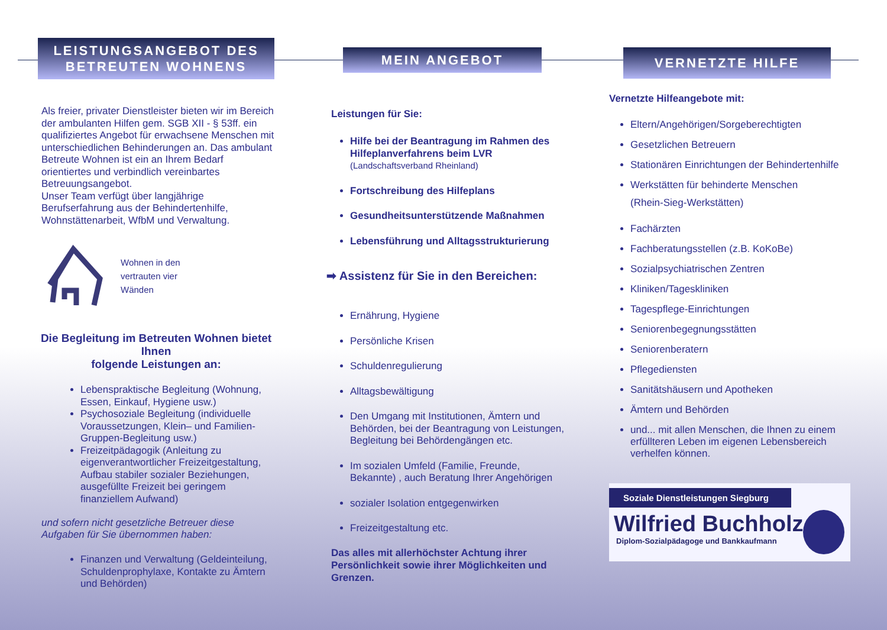LEISTUNGSANGEBOT DES BETREUTEN WOHNENS
Als freier, privater Dienstleister bieten wir im Bereich der ambulanten Hilfen gem. SGB XII - § 53ff. ein qualifiziertes Angebot für erwachsene Menschen mit unterschiedlichen Behinderungen an. Das ambulant Betreute Wohnen ist ein an Ihrem Bedarf orientiertes und verbindlich vereinbartes Betreuungsangebot.
Unser Team verfügt über langjährige Berufserfahrung aus der Behindertenhilfe, Wohnstättenarbeit, WfbM und Verwaltung.
Wohnen in den
vertrauten vier
Wänden
Die Begleitung im Betreuten Wohnen bietet Ihnen
folgende Leistungen an:
Lebenspraktische Begleitung (Wohnung, Essen, Einkauf, Hygiene usw.)
Psychosoziale Begleitung (individuelle Voraussetzungen, Klein– und Familien-Gruppen-Begleitung usw.)
Freizeitpädagogik (Anleitung zu eigenverantwortlicher Freizeitgestaltung, Aufbau stabiler sozialer Beziehungen, ausgefüllte Freizeit bei geringem finanziellem Aufwand)
und sofern nicht gesetzliche Betreuer diese Aufgaben für Sie übernommen haben:
Finanzen und Verwaltung (Geldeinteilung, Schuldenprophylaxe, Kontakte zu Ämtern und Behörden)
MEIN ANGEBOT
Leistungen für Sie:
Hilfe bei der Beantragung im Rahmen des Hilfeplanverfahrens beim LVR
(Landschaftsverband Rheinland)
Fortschreibung des Hilfeplans
Gesundheitsunterstützende Maßnahmen
Lebensführung und Alltagsstrukturierung
➡ Assistenz für Sie in den Bereichen:
Ernährung, Hygiene
Persönliche Krisen
Schuldenregulierung
Alltagsbewältigung
Den Umgang mit Institutionen, Ämtern und Behörden, bei der Beantragung von Leistungen, Begleitung bei Behördengängen etc.
Im sozialen Umfeld (Familie, Freunde, Bekannte) , auch Beratung Ihrer Angehörigen
sozialer Isolation entgegenwirken
Freizeitgestaltung etc.
Das alles mit allerhöchster Achtung ihrer Persönlichkeit sowie ihrer Möglichkeiten und Grenzen.
VERNETZTE HILFE
Vernetzte Hilfeangebote mit:
Eltern/Angehörigen/Sorgeberechtigten
Gesetzlichen Betreuern
Stationären Einrichtungen der Behindertenhilfe
Werkstätten für behinderte Menschen
(Rhein-Sieg-Werkstätten)
Fachärzten
Fachberatungsstellen (z.B. KoKoBe)
Sozialpsychiatrischen Zentren
Kliniken/Tageskliniken
Tagespflege-Einrichtungen
Seniorenbegegnungsstätten
Seniorenberatern
Pflegediensten
Sanitätshäusern und Apotheken
Ämtern und Behörden
und... mit allen Menschen, die Ihnen zu einem erfüllteren Leben im eigenen Lebensbereich verhelfen können.
Soziale Dienstleistungen Siegburg
Wilfried Buchholz
Diplom-Sozialpädagoge und Bankkaufmann